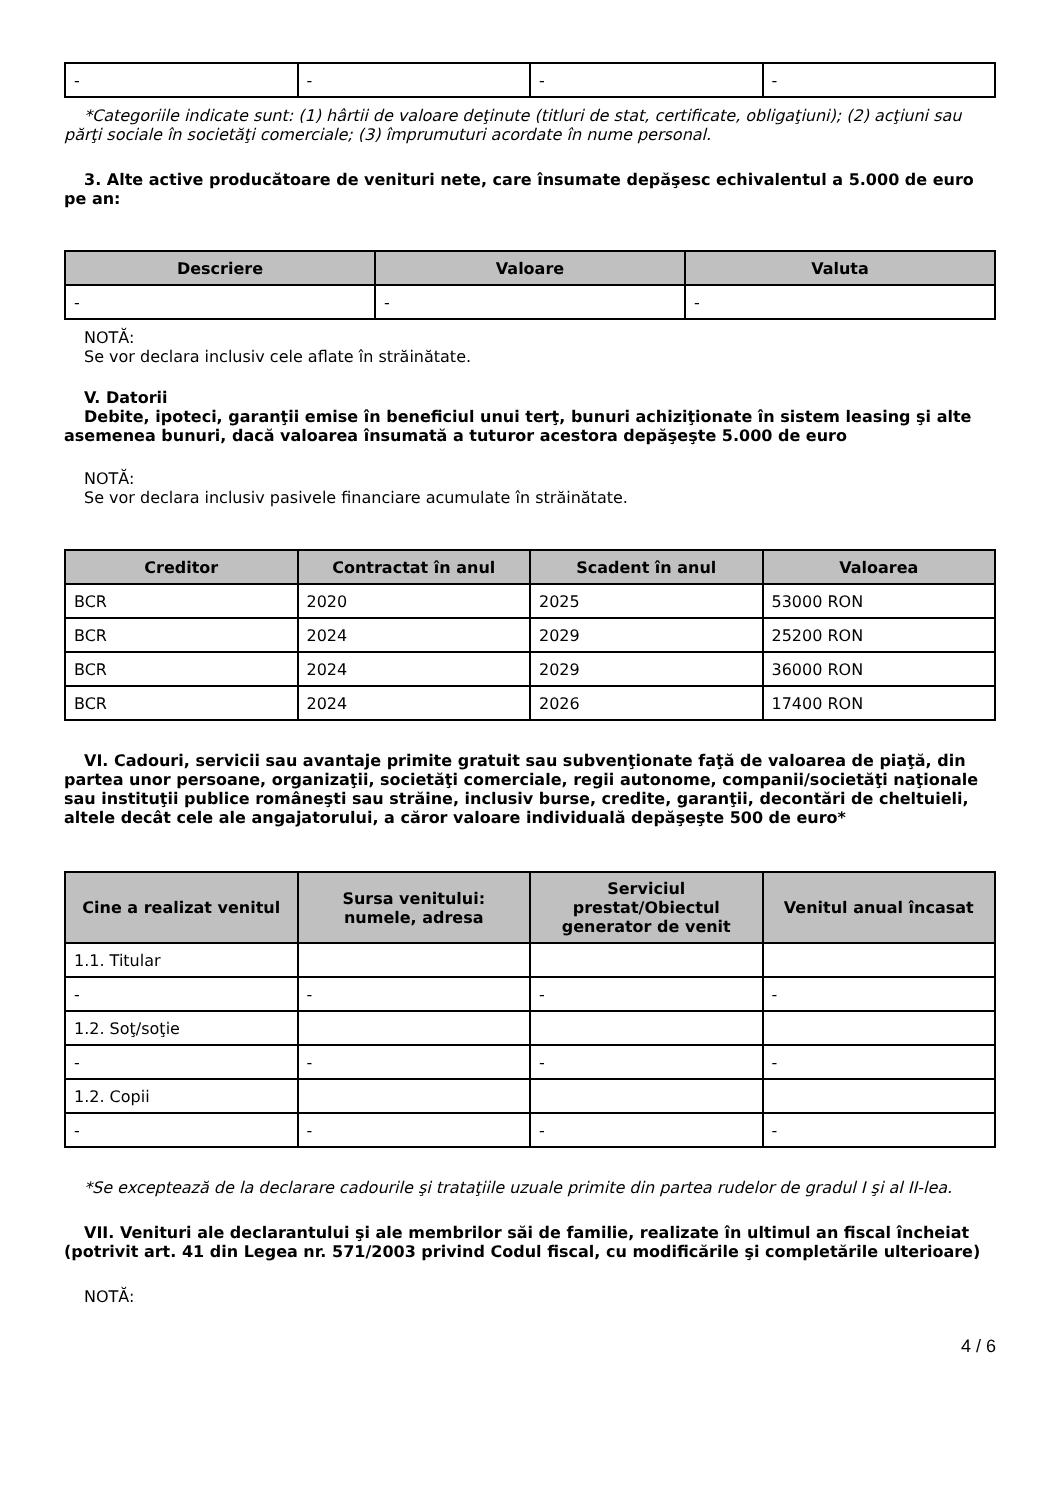| - | - | - | - |
*Categoriile indicate sunt: (1) hârtii de valoare deţinute (titluri de stat, certificate, obligaţiuni); (2) acţiuni sau părţi sociale în societăţi comerciale; (3) împrumuturi acordate în nume personal.
3. Alte active producătoare de venituri nete, care însumate depăşesc echivalentul a 5.000 de euro pe an:
| Descriere | Valoare | Valuta |
| --- | --- | --- |
| - | - | - |
NOTĂ:
Se vor declara inclusiv cele aflate în străinătate.
V. Datorii
Debite, ipoteci, garanţii emise în beneficiul unui terţ, bunuri achiziţionate în sistem leasing şi alte asemenea bunuri, dacă valoarea însumată a tuturor acestora depăşeşte 5.000 de euro
NOTĂ:
Se vor declara inclusiv pasivele financiare acumulate în străinătate.
| Creditor | Contractat în anul | Scadent în anul | Valoarea |
| --- | --- | --- | --- |
| BCR | 2020 | 2025 | 53000 RON |
| BCR | 2024 | 2029 | 25200 RON |
| BCR | 2024 | 2029 | 36000 RON |
| BCR | 2024 | 2026 | 17400 RON |
VI. Cadouri, servicii sau avantaje primite gratuit sau subvenţionate faţă de valoarea de piaţă, din partea unor persoane, organizaţii, societăţi comerciale, regii autonome, companii/societăţi naţionale sau instituţii publice româneşti sau străine, inclusiv burse, credite, garanţii, decontări de cheltuieli, altele decât cele ale angajatorului, a căror valoare individuală depăşeşte 500 de euro*
| Cine a realizat venitul | Sursa venitului: numele, adresa | Serviciul prestat/Obiectul generator de venit | Venitul anual încasat |
| --- | --- | --- | --- |
| 1.1. Titular | | | |
| - | - | - | - |
| 1.2. Soţ/soţie | | | |
| - | - | - | - |
| 1.2. Copii | | | |
| - | - | - | - |
*Se exceptează de la declarare cadourile şi trataţiile uzuale primite din partea rudelor de gradul I şi al II-lea.
VII. Venituri ale declarantului şi ale membrilor săi de familie, realizate în ultimul an fiscal încheiat (potrivit art. 41 din Legea nr. 571/2003 privind Codul fiscal, cu modificările şi completările ulterioare)
NOTĂ:
4 / 6